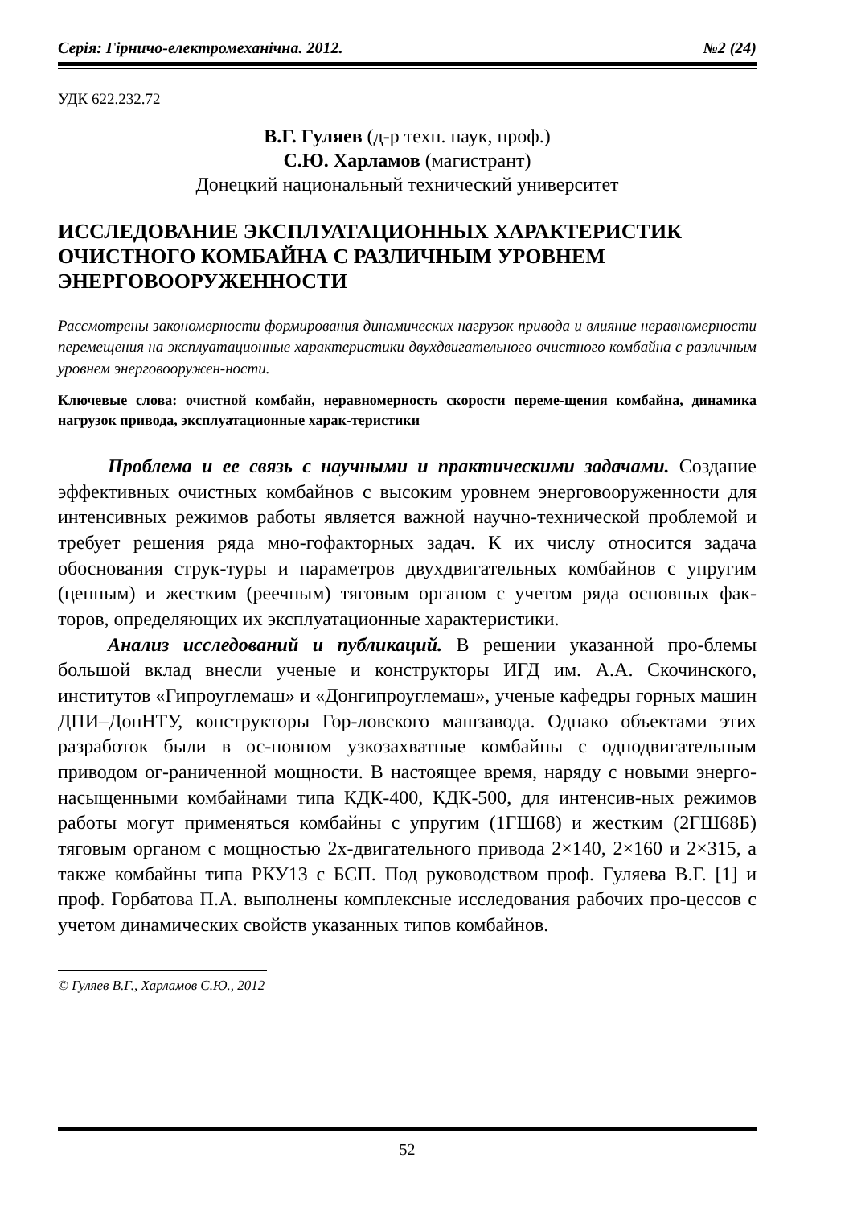Серія: Гірничо-електромеханічна. 2012. №2 (24)
УДК 622.232.72
В.Г. Гуляев (д-р техн. наук, проф.)
С.Ю. Харламов (магистрант)
Донецкий национальный технический университет
ИССЛЕДОВАНИЕ ЭКСПЛУАТАЦИОННЫХ ХАРАКТЕРИСТИК ОЧИСТНОГО КОМБАЙНА С РАЗЛИЧНЫМ УРОВНЕМ ЭНЕРГОВООРУЖЕННОСТИ
Рассмотрены закономерности формирования динамических нагрузок привода и влияние неравномерности перемещения на эксплуатационные характеристики двухдвигательного очистного комбайна с различным уровнем энерговооружен-ности.
Ключевые слова: очистной комбайн, неравномерность скорости переме-щения комбайна, динамика нагрузок привода, эксплуатационные харак-теристики
Проблема и ее связь с научными и практическими задачами. Создание эффективных очистных комбайнов с высоким уровнем энерговооруженности для интенсивных режимов работы является важной научно-технической проблемой и требует решения ряда мно-гофакторных задач. К их числу относится задача обоснования струк-туры и параметров двухдвигательных комбайнов с упругим (цепным) и жестким (реечным) тяговым органом с учетом ряда основных фак-торов, определяющих их эксплуатационные характеристики.
Анализ исследований и публикаций. В решении указанной про-блемы большой вклад внесли ученые и конструкторы ИГД им. А.А. Скочинского, институтов «Гипроуглемаш» и «Донгипроуглемаш», ученые кафедры горных машин ДПИ–ДонНТУ, конструкторы Гор-ловского машзавода. Однако объектами этих разработок были в ос-новном узкозахватные комбайны с однодвигательным приводом ог-раниченной мощности. В настоящее время, наряду с новыми энерго-насыщенными комбайнами типа КДК-400, КДК-500, для интенсив-ных режимов работы могут применяться комбайны с упругим (1ГШ68) и жестким (2ГШ68Б) тяговым органом с мощностью 2х-двигательного привода 2×140, 2×160 и 2×315, а также комбайны типа РКУ13 с БСП. Под руководством проф. Гуляева В.Г. [1] и проф. Горбатова П.А. выполнены комплексные исследования рабочих про-цессов с учетом динамических свойств указанных типов комбайнов.
© Гуляев В.Г., Харламов С.Ю., 2012
52